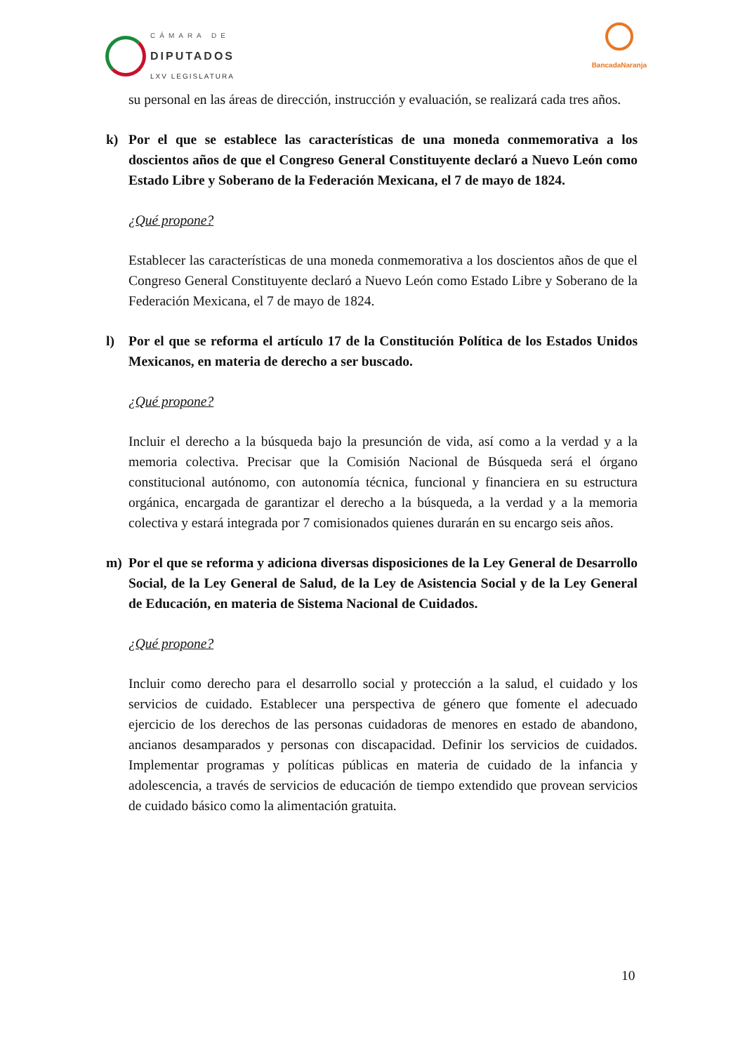CÁMARA DE
DIPUTADOS
LXV LEGISLATURA
BancadaNaranja
su personal en las áreas de dirección, instrucción y evaluación, se realizará cada tres años.
k) Por el que se establece las características de una moneda conmemorativa a los doscientos años de que el Congreso General Constituyente declaró a Nuevo León como Estado Libre y Soberano de la Federación Mexicana, el 7 de mayo de 1824.
¿Qué propone?
Establecer las características de una moneda conmemorativa a los doscientos años de que el Congreso General Constituyente declaró a Nuevo León como Estado Libre y Soberano de la Federación Mexicana, el 7 de mayo de 1824.
l) Por el que se reforma el artículo 17 de la Constitución Política de los Estados Unidos Mexicanos, en materia de derecho a ser buscado.
¿Qué propone?
Incluir el derecho a la búsqueda bajo la presunción de vida, así como a la verdad y a la memoria colectiva. Precisar que la Comisión Nacional de Búsqueda será el órgano constitucional autónomo, con autonomía técnica, funcional y financiera en su estructura orgánica, encargada de garantizar el derecho a la búsqueda, a la verdad y a la memoria colectiva y estará integrada por 7 comisionados quienes durarán en su encargo seis años.
m) Por el que se reforma y adiciona diversas disposiciones de la Ley General de Desarrollo Social, de la Ley General de Salud, de la Ley de Asistencia Social y de la Ley General de Educación, en materia de Sistema Nacional de Cuidados.
¿Qué propone?
Incluir como derecho para el desarrollo social y protección a la salud, el cuidado y los servicios de cuidado. Establecer una perspectiva de género que fomente el adecuado ejercicio de los derechos de las personas cuidadoras de menores en estado de abandono, ancianos desamparados y personas con discapacidad. Definir los servicios de cuidados. Implementar programas y políticas públicas en materia de cuidado de la infancia y adolescencia, a través de servicios de educación de tiempo extendido que provean servicios de cuidado básico como la alimentación gratuita.
10